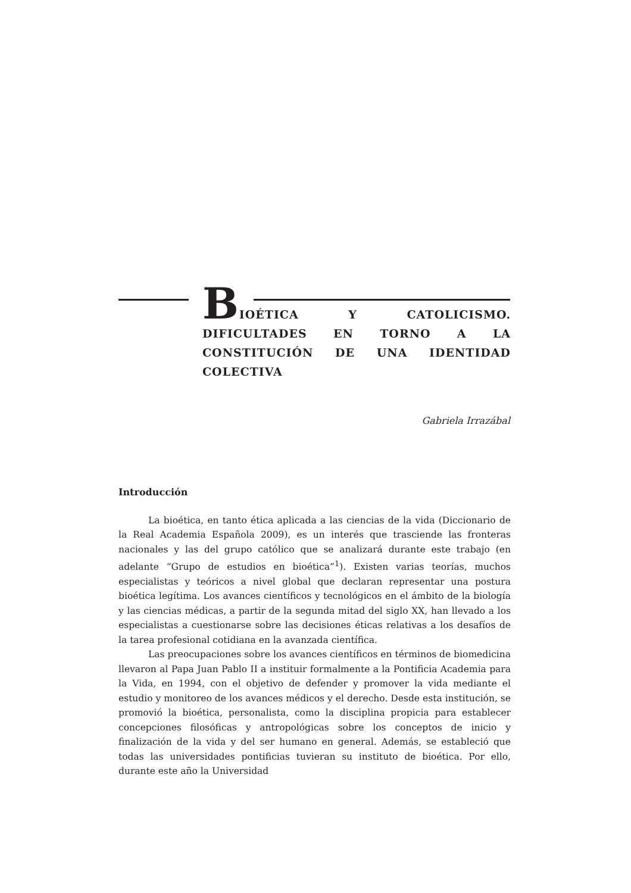BIOÉTICA Y CATOLICISMO. DIFICULTADES EN TORNO A LA CONSTITUCIÓN DE UNA IDENTIDAD COLECTIVA
Gabriela Irrazábal
Introducción
La bioética, en tanto ética aplicada a las ciencias de la vida (Diccionario de la Real Academia Española 2009), es un interés que trasciende las fronteras nacionales y las del grupo católico que se analizará durante este trabajo (en adelante “Grupo de estudios en bioética”<sup>1</sup>). Existen varias teorías, muchos especialistas y teóricos a nivel global que declaran representar una postura bioética legítima. Los avances científicos y tecnológicos en el ámbito de la biología y las ciencias médicas, a partir de la segunda mitad del siglo XX, han llevado a los especialistas a cuestionarse sobre las decisiones éticas relativas a los desafíos de la tarea profesional cotidiana en la avanzada científica.
Las preocupaciones sobre los avances científicos en términos de biomedicina llevaron al Papa Juan Pablo II a instituir formalmente a la Pontificia Academia para la Vida, en 1994, con el objetivo de defender y promover la vida mediante el estudio y monitoreo de los avances médicos y el derecho. Desde esta institución, se promovió la bioética, personalista, como la disciplina propicia para establecer concepciones filosóficas y antropológicas sobre los conceptos de inicio y finalización de la vida y del ser humano en general. Además, se estableció que todas las universidades pontificias tuvieran su instituto de bioética. Por ello, durante este año la Universidad